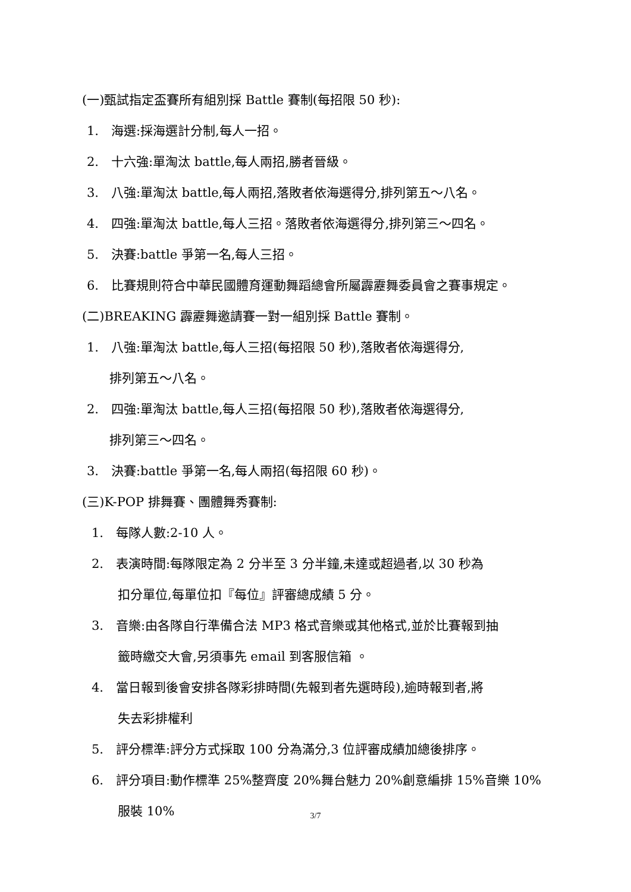(一)甄試指定盃賽所有組別採 Battle 賽制(每招限 50 秒):
1.　海選:採海選計分制,每人一招。
2.　十六強:單淘汰 battle,每人兩招,勝者晉級。
3.　八強:單淘汰 battle,每人兩招,落敗者依海選得分,排列第五～八名。
4.　四強:單淘汰 battle,每人三招。落敗者依海選得分,排列第三～四名。
5.　決賽:battle 爭第一名,每人三招。
6.　比賽規則符合中華民國體育運動舞蹈總會所屬霹靂舞委員會之賽事規定。
(二)BREAKING 霹靂舞邀請賽一對一組別採 Battle 賽制。
1.　八強:單淘汰 battle,每人三招(每招限 50 秒),落敗者依海選得分,
排列第五～八名。
2.　四強:單淘汰 battle,每人三招(每招限 50 秒),落敗者依海選得分,
排列第三～四名。
3.　決賽:battle 爭第一名,每人兩招(每招限 60 秒)。
(三)K-POP 排舞賽、團體舞秀賽制:
1.　每隊人數:2-10 人。
2.　表演時間:每隊限定為 2 分半至 3 分半鐘,未達或超過者,以 30 秒為
扣分單位,每單位扣『每位』評審總成績 5 分。
3.　音樂:由各隊自行準備合法 MP3 格式音樂或其他格式,並於比賽報到抽
籤時繳交大會,另須事先 email 到客服信箱 。
4.　當日報到後會安排各隊彩排時間(先報到者先選時段),逾時報到者,將
失去彩排權利
5.　評分標準:評分方式採取 100 分為滿分,3 位評審成績加總後排序。
6.　評分項目:動作標準 25%整齊度 20%舞台魅力 20%創意編排 15%音樂 10%
服裝 10%
3/7